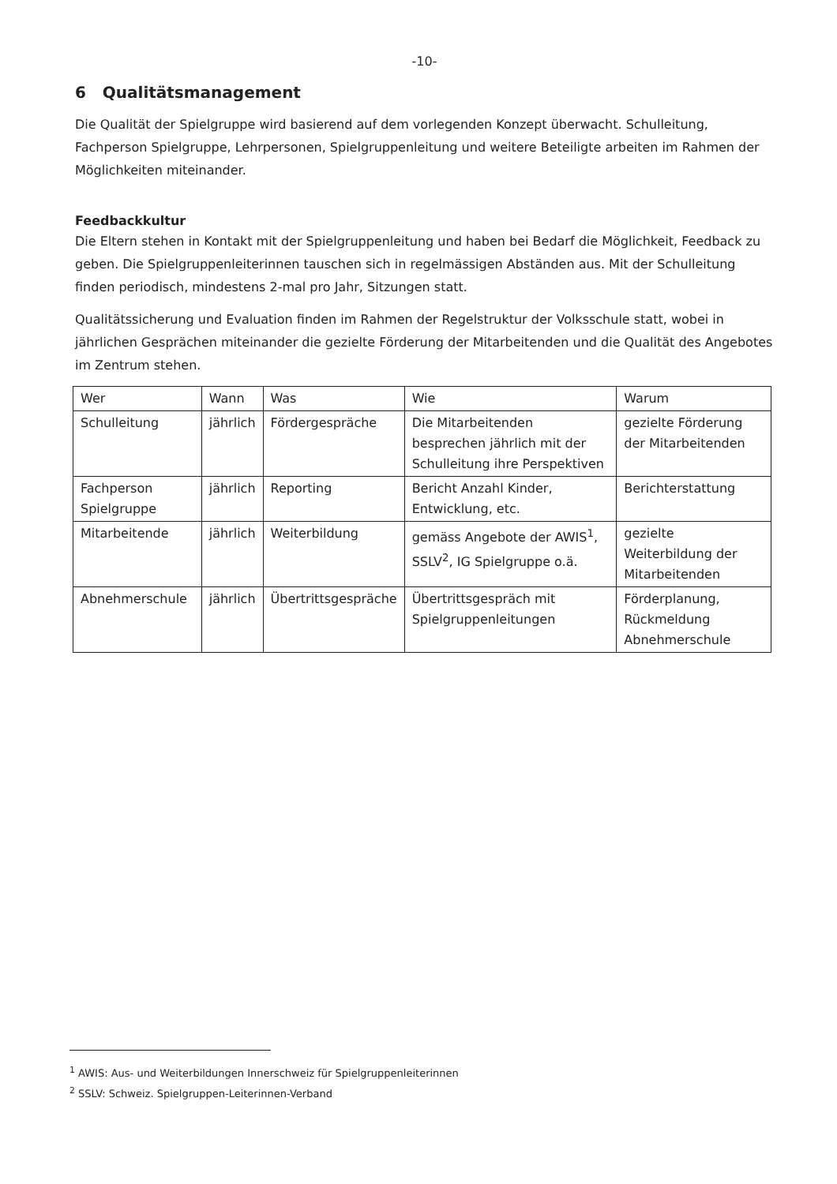-10-
6 Qualitätsmanagement
Die Qualität der Spielgruppe wird basierend auf dem vorlegenden Konzept überwacht. Schulleitung, Fachperson Spielgruppe, Lehrpersonen, Spielgruppenleitung und weitere Beteiligte arbeiten im Rahmen der Möglichkeiten miteinander.
Feedbackkultur
Die Eltern stehen in Kontakt mit der Spielgruppenleitung und haben bei Bedarf die Möglichkeit, Feedback zu geben. Die Spielgruppenleiterinnen tauschen sich in regelmässigen Abständen aus. Mit der Schulleitung finden periodisch, mindestens 2-mal pro Jahr, Sitzungen statt.
Qualitätssicherung und Evaluation finden im Rahmen der Regelstruktur der Volksschule statt, wobei in jährlichen Gesprächen miteinander die gezielte Förderung der Mitarbeitenden und die Qualität des Angebotes im Zentrum stehen.
| Wer | Wann | Was | Wie | Warum |
| Schulleitung | jährlich | Fördergespräche | Die Mitarbeitenden besprechen jährlich mit der Schulleitung ihre Perspektiven | gezielte Förderung der Mitarbeitenden |
| Fachperson Spielgruppe | jährlich | Reporting | Bericht Anzahl Kinder, Entwicklung, etc. | Berichterstattung |
| Mitarbeitende | jährlich | Weiterbildung | gemäss Angebote der AWIS<sup>1</sup>, SSLV<sup>2</sup>, IG Spielgruppe o.ä. | gezielte Weiterbildung der Mitarbeitenden |
| Abnehmerschule | jährlich | Übertrittsgespräche | Übertrittsgespräch mit Spielgruppenleitungen | Förderplanung, Rückmeldung Abnehmerschule |
<sup>1</sup> AWIS: Aus- und Weiterbildungen Innerschweiz für Spielgruppenleiterinnen
<sup>2</sup> SSLV: Schweiz. Spielgruppen-Leiterinnen-Verband